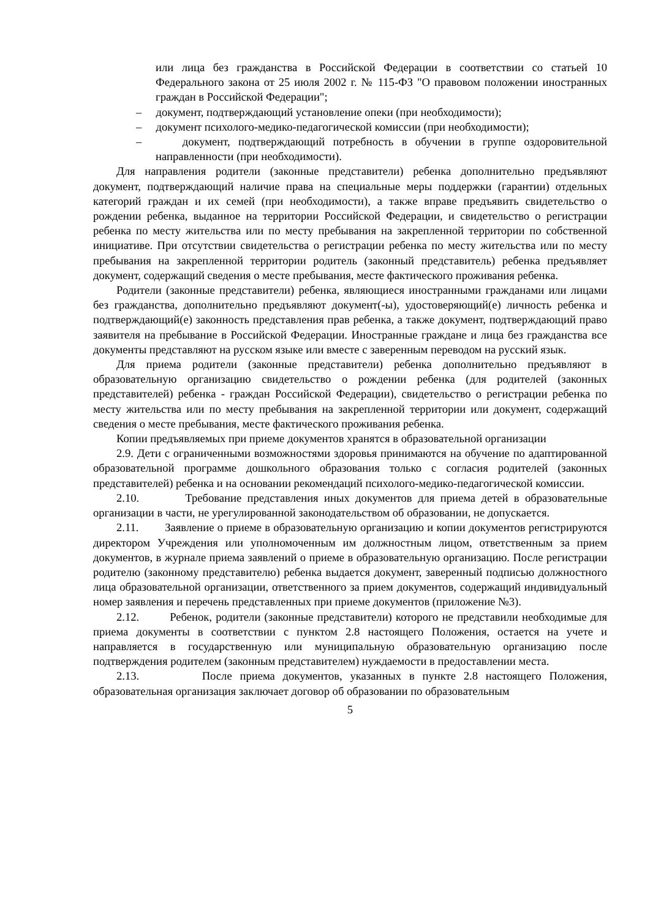или лица без гражданства в Российской Федерации в соответствии со статьей 10 Федерального закона от 25 июля 2002 г. № 115-ФЗ "О правовом положении иностранных граждан в Российской Федерации";
– документ, подтверждающий установление опеки (при необходимости);
– документ психолого-медико-педагогической комиссии (при необходимости);
– документ, подтверждающий потребность в обучении в группе оздоровительной направленности (при необходимости).
Для направления родители (законные представители) ребенка дополнительно предъявляют документ, подтверждающий наличие права на специальные меры поддержки (гарантии) отдельных категорий граждан и их семей (при необходимости), а также вправе предъявить свидетельство о рождении ребенка, выданное на территории Российской Федерации, и свидетельство о регистрации ребенка по месту жительства или по месту пребывания на закрепленной территории по собственной инициативе. При отсутствии свидетельства о регистрации ребенка по месту жительства или по месту пребывания на закрепленной территории родитель (законный представитель) ребенка предъявляет документ, содержащий сведения о месте пребывания, месте фактического проживания ребенка.
Родители (законные представители) ребенка, являющиеся иностранными гражданами или лицами без гражданства, дополнительно предъявляют документ(-ы), удостоверяющий(е) личность ребенка и подтверждающий(е) законность представления прав ребенка, а также документ, подтверждающий право заявителя на пребывание в Российской Федерации. Иностранные граждане и лица без гражданства все документы представляют на русском языке или вместе с заверенным переводом на русский язык.
Для приема родители (законные представители) ребенка дополнительно предъявляют в образовательную организацию свидетельство о рождении ребенка (для родителей (законных представителей) ребенка - граждан Российской Федерации), свидетельство о регистрации ребенка по месту жительства или по месту пребывания на закрепленной территории или документ, содержащий сведения о месте пребывания, месте фактического проживания ребенка.
Копии предъявляемых при приеме документов хранятся в образовательной организации
2.9. Дети с ограниченными возможностями здоровья принимаются на обучение по адаптированной образовательной программе дошкольного образования только с согласия родителей (законных представителей) ребенка и на основании рекомендаций психолого-медико-педагогической комиссии.
2.10. Требование представления иных документов для приема детей в образовательные организации в части, не урегулированной законодательством об образовании, не допускается.
2.11. Заявление о приеме в образовательную организацию и копии документов регистрируются директором Учреждения или уполномоченным им должностным лицом, ответственным за прием документов, в журнале приема заявлений о приеме в образовательную организацию. После регистрации родителю (законному представителю) ребенка выдается документ, заверенный подписью должностного лица образовательной организации, ответственного за прием документов, содержащий индивидуальный номер заявления и перечень представленных при приеме документов (приложение №3).
2.12. Ребенок, родители (законные представители) которого не представили необходимые для приема документы в соответствии с пунктом 2.8 настоящего Положения, остается на учете и направляется в государственную или муниципальную образовательную организацию после подтверждения родителем (законным представителем) нуждаемости в предоставлении места.
2.13. После приема документов, указанных в пункте 2.8 настоящего Положения, образовательная организация заключает договор об образовании по образовательным
5